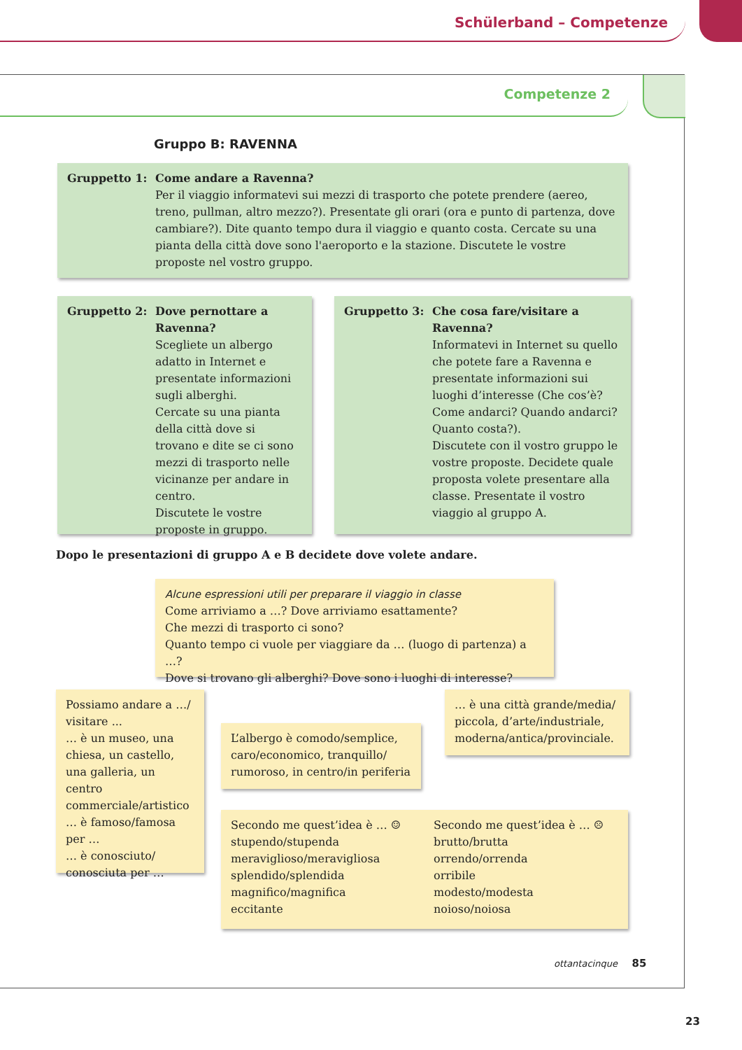Schülerband – Competenze
Competenze 2
Gruppo B: RAVENNA
Gruppetto 1: Come andare a Ravenna?
Per il viaggio informatevi sui mezzi di trasporto che potete prendere (aereo, treno, pullman, altro mezzo?). Presentate gli orari (ora e punto di partenza, dove cambiare?). Dite quanto tempo dura il viaggio e quanto costa. Cercate su una pianta della città dove sono l'aeroporto e la stazione. Discutete le vostre proposte nel vostro gruppo.
Gruppetto 2: Dove pernottare a Ravenna?
Scegliete un albergo adatto in Internet e presentate informazioni sugli alberghi.
Cercate su una pianta della città dove si trovano e dite se ci sono mezzi di trasporto nelle vicinanze per andare in centro.
Discutete le vostre proposte in gruppo.
Gruppetto 3: Che cosa fare/visitare a Ravenna?
Informatevi in Internet su quello che potete fare a Ravenna e presentate informazioni sui luoghi d’interesse (Che cos’è? Come andarci? Quando andarci? Quanto costa?).
Discutete con il vostro gruppo le vostre proposte. Decidete quale proposta volete presentare alla classe. Presentate il vostro viaggio al gruppo A.
Dopo le presentazioni di gruppo A e B decidete dove volete andare.
Alcune espressioni utili per preparare il viaggio in classe
Come arriviamo a …? Dove arriviamo esattamente?
Che mezzi di trasporto ci sono?
Quanto tempo ci vuole per viaggiare da … (luogo di partenza) a …?
Dove si trovano gli alberghi? Dove sono i luoghi di interesse?
Possiamo andare a …/ visitare ...
… è un museo, una chiesa, un castello, una galleria, un centro commerciale/artistico
… è famoso/famosa per …
… è conosciuto/ conosciuta per …
L’albergo è comodo/semplice, caro/economico, tranquillo/ rumoroso, in centro/in periferia
… è una città grande/media/ piccola, d’arte/industriale, moderna/antica/provinciale.
Secondo me quest’idea è … ☺
stupendo/stupenda
meraviglioso/meravigliosa
splendido/splendida
magnifico/magnifica
eccitante
Secondo me quest’idea è … ☹
brutto/brutta
orrendo/orrenda
orribile
modesto/modesta
noioso/noiosa
ottantacinque 85
23